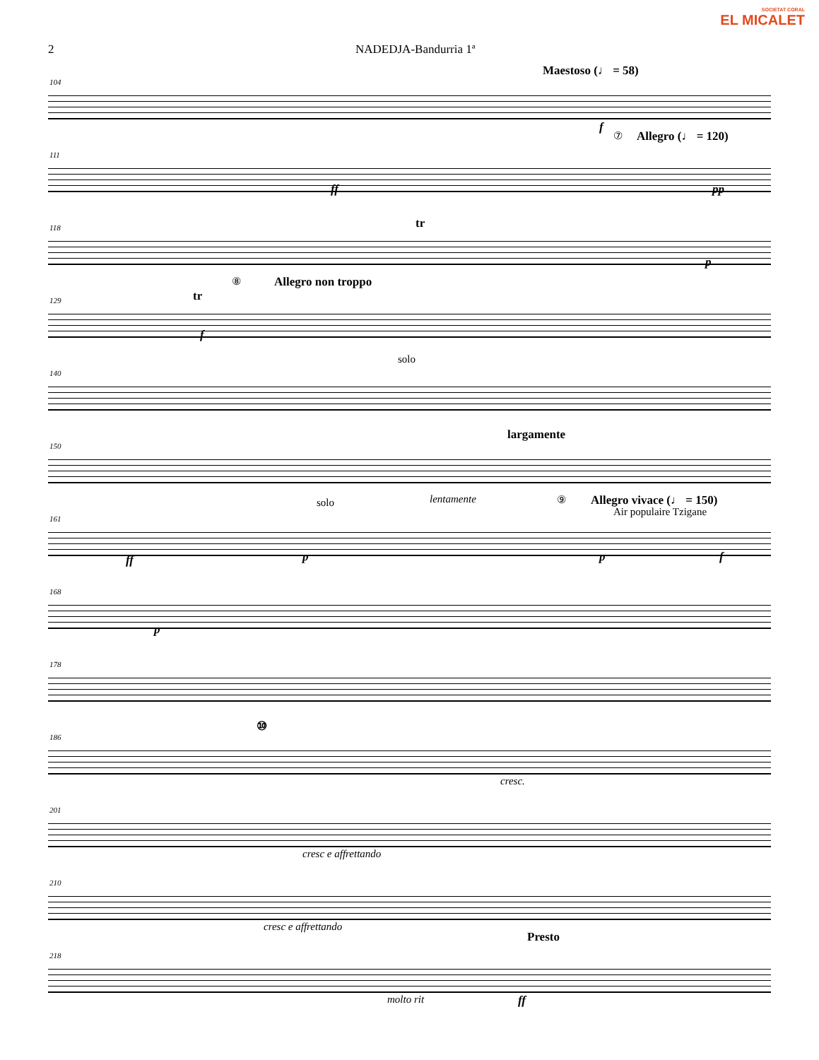SOCIETAT CORAL
EL MICALET
2 NADEDJA-Bandurria 1ª
104
Maestoso (♩ = 58)
f
111
ff
⑦ Allegro (♩ = 120)
pp
118 tr
p
129 tr
⑧ Allegro non troppo
f
140
solo
150
largamente
161
solo lentamente ⑨ Allegro vivace (♩ = 150)
Air populaire Tzigane
ff p p f
168
p
178
186
⑩
cresc.
201
cresc e affrettando
210
cresc e affrettando
218
Presto
molto rit ff